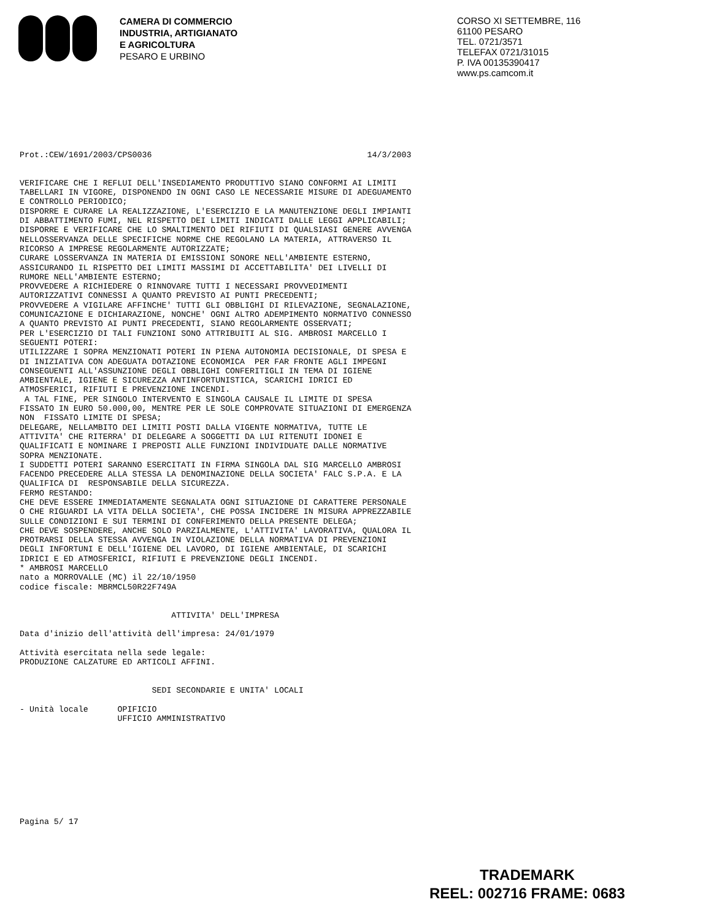CAMERA DI COMMERCIO
INDUSTRIA, ARTIGIANATO
E AGRICOLTURA
PESARO E URBINO
CORSO XI SETTEMBRE, 116
61100 PESARO
TEL. 0721/3571
TELEFAX 0721/31015
P. IVA 00135390417
www.ps.camcom.it
Prot.:CEW/1691/2003/CPS0036                                            14/3/2003


VERIFICARE CHE I REFLUI DELL'INSEDIAMENTO PRODUTTIVO SIANO CONFORMI AI LIMITI
TABELLARI IN VIGORE, DISPONENDO IN OGNI CASO LE NECESSARIE MISURE DI ADEGUAMENTO
E CONTROLLO PERIODICO;
DISPORRE E CURARE LA REALIZZAZIONE, L'ESERCIZIO E LA MANUTENZIONE DEGLI IMPIANTI
DI ABBATTIMENTO FUMI, NEL RISPETTO DEI LIMITI INDICATI DALLE LEGGI APPLICABILI;
DISPORRE E VERIFICARE CHE LO SMALTIMENTO DEI RIFIUTI DI QUALSIASI GENERE AVVENGA
NELLOSSERVANZA DELLE SPECIFICHE NORME CHE REGOLANO LA MATERIA, ATTRAVERSO IL
RICORSO A IMPRESE REGOLARMENTE AUTORIZZATE;
CURARE LOSSERVANZA IN MATERIA DI EMISSIONI SONORE NELL'AMBIENTE ESTERNO,
ASSICURANDO IL RISPETTO DEI LIMITI MASSIMI DI ACCETTABILITA' DEI LIVELLI DI
RUMORE NELL'AMBIENTE ESTERNO;
PROVVEDERE A RICHIEDERE O RINNOVARE TUTTI I NECESSARI PROVVEDIMENTI
AUTORIZZATIVI CONNESSI A QUANTO PREVISTO AI PUNTI PRECEDENTI;
PROVVEDERE A VIGILARE AFFINCHE' TUTTI GLI OBBLIGHI DI RILEVAZIONE, SEGNALAZIONE,
COMUNICAZIONE E DICHIARAZIONE, NONCHE' OGNI ALTRO ADEMPIMENTO NORMATIVO CONNESSO
A QUANTO PREVISTO AI PUNTI PRECEDENTI, SIANO REGOLARMENTE OSSERVATI;
PER L'ESERCIZIO DI TALI FUNZIONI SONO ATTRIBUITI AL SIG. AMBROSI MARCELLO I
SEGUENTI POTERI:
UTILIZZARE I SOPRA MENZIONATI POTERI IN PIENA AUTONOMIA DECISIONALE, DI SPESA E
DI INIZIATIVA CON ADEGUATA DOTAZIONE ECONOMICA  PER FAR FRONTE AGLI IMPEGNI
CONSEGUENTI ALL'ASSUNZIONE DEGLI OBBLIGHI CONFERITIGLI IN TEMA DI IGIENE
AMBIENTALE, IGIENE E SICUREZZA ANTINFORTUNISTICA, SCARICHI IDRICI ED
ATMOSFERICI, RIFIUTI E PREVENZIONE INCENDI.
 A TAL FINE, PER SINGOLO INTERVENTO E SINGOLA CAUSALE IL LIMITE DI SPESA
FISSATO IN EURO 50.000,00, MENTRE PER LE SOLE COMPROVATE SITUAZIONI DI EMERGENZA
NON  FISSATO LIMITE DI SPESA;
DELEGARE, NELLAMBITO DEI LIMITI POSTI DALLA VIGENTE NORMATIVA, TUTTE LE
ATTIVITA' CHE RITERRA' DI DELEGARE A SOGGETTI DA LUI RITENUTI IDONEI E
QUALIFICATI E NOMINARE I PREPOSTI ALLE FUNZIONI INDIVIDUATE DALLE NORMATIVE
SOPRA MENZIONATE.
I SUDDETTI POTERI SARANNO ESERCITATI IN FIRMA SINGOLA DAL SIG MARCELLO AMBROSI
FACENDO PRECEDERE ALLA STESSA LA DENOMINAZIONE DELLA SOCIETA' FALC S.P.A. E LA
QUALIFICA DI  RESPONSABILE DELLA SICUREZZA.
FERMO RESTANDO:
CHE DEVE ESSERE IMMEDIATAMENTE SEGNALATA OGNI SITUAZIONE DI CARATTERE PERSONALE
O CHE RIGUARDI LA VITA DELLA SOCIETA', CHE POSSA INCIDERE IN MISURA APPREZZABILE
SULLE CONDIZIONI E SUI TERMINI DI CONFERIMENTO DELLA PRESENTE DELEGA;
CHE DEVE SOSPENDERE, ANCHE SOLO PARZIALMENTE, L'ATTIVITA' LAVORATIVA, QUALORA IL
PROTRARSI DELLA STESSA AVVENGA IN VIOLAZIONE DELLA NORMATIVA DI PREVENZIONI
DEGLI INFORTUNI E DELL'IGIENE DEL LAVORO, DI IGIENE AMBIENTALE, DI SCARICHI
IDRICI E ED ATMOSFERICI, RIFIUTI E PREVENZIONE DEGLI INCENDI.
* AMBROSI MARCELLO
nato a MORROVALLE (MC) il 22/10/1950
codice fiscale: MBRMCL50R22F749A


                               ATTIVITA' DELL'IMPRESA

Data d'inizio dell'attività dell'impresa: 24/01/1979

Attività esercitata nella sede legale:
PRODUZIONE CALZATURE ED ARTICOLI AFFINI.


                           SEDI SECONDARIE E UNITA' LOCALI

- Unità locale      OPIFICIO
                    UFFICIO AMMINISTRATIVO










Pagina 5/ 17
TRADEMARK
REEL: 002716 FRAME: 0683